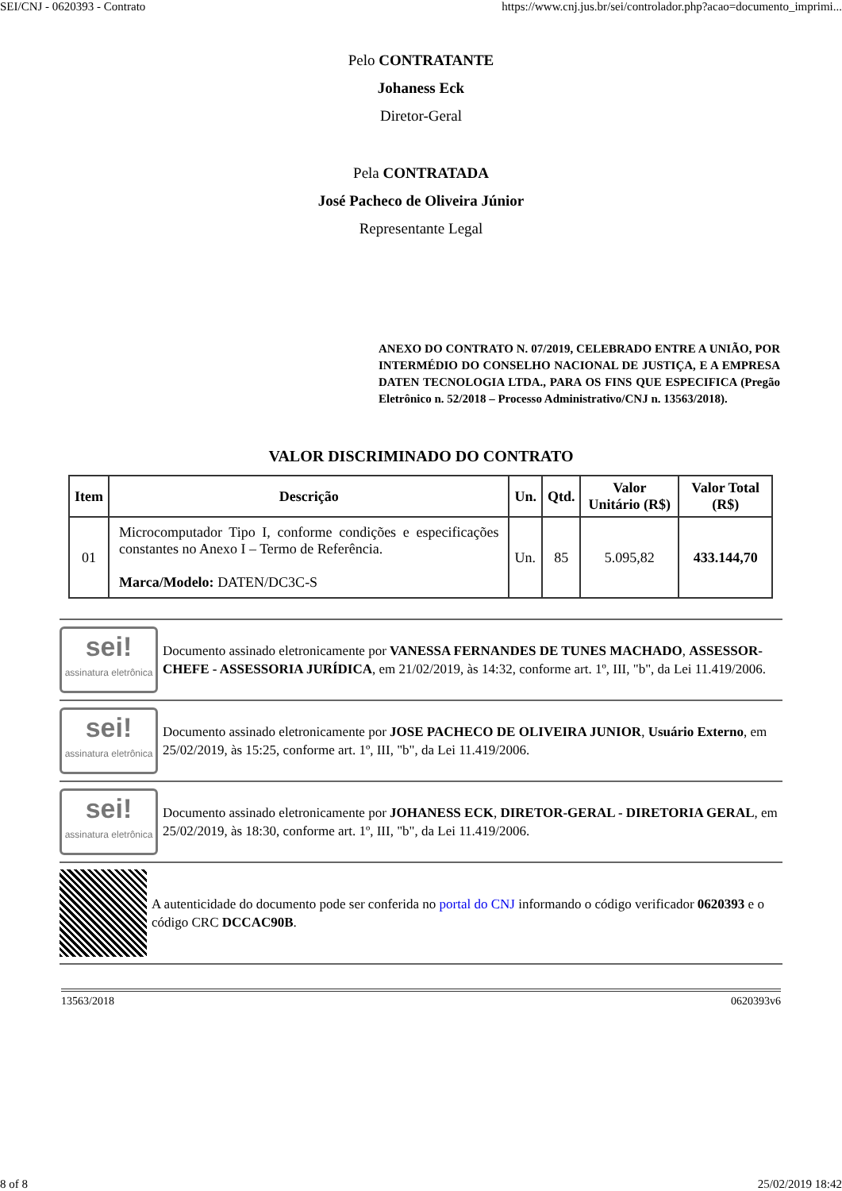SEI/CNJ - 0620393 - Contrato https://www.cnj.jus.br/sei/controlador.php?acao=documento_imprimi...
Pelo CONTRATANTE
Johaness Eck
Diretor-Geral
Pela CONTRATADA
José Pacheco de Oliveira Júnior
Representante Legal
ANEXO DO CONTRATO N. 07/2019, CELEBRADO ENTRE A UNIÃO, POR INTERMÉDIO DO CONSELHO NACIONAL DE JUSTIÇA, E A EMPRESA DATEN TECNOLOGIA LTDA., PARA OS FINS QUE ESPECIFICA (Pregão Eletrônico n. 52/2018 – Processo Administrativo/CNJ n. 13563/2018).
VALOR DISCRIMINADO DO CONTRATO
| Item | Descrição | Un. | Qtd. | Valor Unitário (R$) | Valor Total (R$) |
| --- | --- | --- | --- | --- | --- |
| 01 | Microcomputador Tipo I, conforme condições e especificações constantes no Anexo I – Termo de Referência. Marca/Modelo: DATEN/DC3C-S | Un. | 85 | 5.095,82 | 433.144,70 |
sei!
assinatura eletrônica
Documento assinado eletronicamente por VANESSA FERNANDES DE TUNES MACHADO, ASSESSOR-CHEFE - ASSESSORIA JURÍDICA, em 21/02/2019, às 14:32, conforme art. 1º, III, "b", da Lei 11.419/2006.
sei!
assinatura eletrônica
Documento assinado eletronicamente por JOSE PACHECO DE OLIVEIRA JUNIOR, Usuário Externo, em 25/02/2019, às 15:25, conforme art. 1º, III, "b", da Lei 11.419/2006.
sei!
assinatura eletrônica
Documento assinado eletronicamente por JOHANESS ECK, DIRETOR-GERAL - DIRETORIA GERAL, em 25/02/2019, às 18:30, conforme art. 1º, III, "b", da Lei 11.419/2006.
A autenticidade do documento pode ser conferida no portal do CNJ informando o código verificador 0620393 e o código CRC DCCAC90B.
13563/2018 0620393v6
8 of 8 25/02/2019 18:42